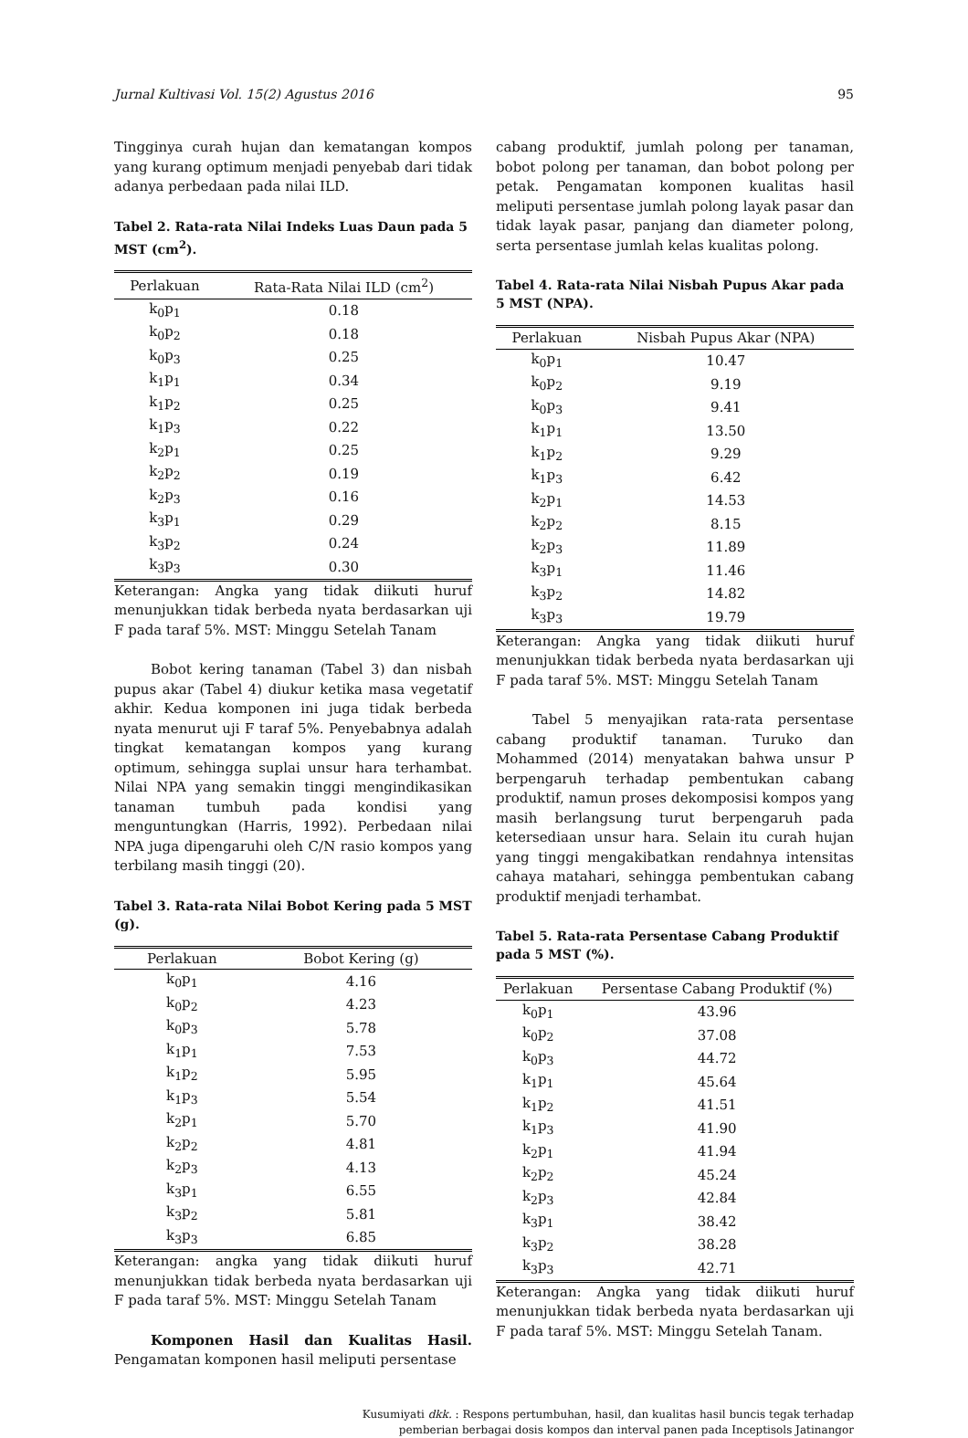Jurnal Kultivasi Vol. 15(2) Agustus 2016 95
Tingginya curah hujan dan kematangan kompos yang kurang optimum menjadi penyebab dari tidak adanya perbedaan pada nilai ILD.
Tabel 2. Rata-rata Nilai Indeks Luas Daun pada 5 MST (cm<sup>2</sup>).
| Perlakuan | Rata-Rata Nilai ILD (cm<sup>2</sup>) |
| --- | --- |
| k<sub>0</sub>p<sub>1</sub> | 0.18 |
| k<sub>0</sub>p<sub>2</sub> | 0.18 |
| k<sub>0</sub>p<sub>3</sub> | 0.25 |
| k<sub>1</sub>p<sub>1</sub> | 0.34 |
| k<sub>1</sub>p<sub>2</sub> | 0.25 |
| k<sub>1</sub>p<sub>3</sub> | 0.22 |
| k<sub>2</sub>p<sub>1</sub> | 0.25 |
| k<sub>2</sub>p<sub>2</sub> | 0.19 |
| k<sub>2</sub>p<sub>3</sub> | 0.16 |
| k<sub>3</sub>p<sub>1</sub> | 0.29 |
| k<sub>3</sub>p<sub>2</sub> | 0.24 |
| k<sub>3</sub>p<sub>3</sub> | 0.30 |
Keterangan: Angka yang tidak diikuti huruf menunjukkan tidak berbeda nyata berdasarkan uji F pada taraf 5%. MST: Minggu Setelah Tanam
Bobot kering tanaman (Tabel 3) dan nisbah pupus akar (Tabel 4) diukur ketika masa vegetatif akhir. Kedua komponen ini juga tidak berbeda nyata menurut uji F taraf 5%. Penye­babnya adalah tingkat kematangan kompos yang kurang optimum, sehingga suplai unsur hara terhambat. Nilai NPA yang semakin tinggi mengindikasikan tanaman tumbuh pada kondisi yang menguntungkan (Harris, 1992). Perbedaan nilai NPA juga dipengaruhi oleh C/N rasio kompos yang terbilang masih tinggi (20).
Tabel 3. Rata-rata Nilai Bobot Kering pada 5 MST (g).
| Perlakuan | Bobot Kering (g) |
| --- | --- |
| k<sub>0</sub>p<sub>1</sub> | 4.16 |
| k<sub>0</sub>p<sub>2</sub> | 4.23 |
| k<sub>0</sub>p<sub>3</sub> | 5.78 |
| k<sub>1</sub>p<sub>1</sub> | 7.53 |
| k<sub>1</sub>p<sub>2</sub> | 5.95 |
| k<sub>1</sub>p<sub>3</sub> | 5.54 |
| k<sub>2</sub>p<sub>1</sub> | 5.70 |
| k<sub>2</sub>p<sub>2</sub> | 4.81 |
| k<sub>2</sub>p<sub>3</sub> | 4.13 |
| k<sub>3</sub>p<sub>1</sub> | 6.55 |
| k<sub>3</sub>p<sub>2</sub> | 5.81 |
| k<sub>3</sub>p<sub>3</sub> | 6.85 |
Keterangan: angka yang tidak diikuti huruf menunjukkan tidak berbeda nyata berdasarkan uji F pada taraf 5%. MST: Minggu Setelah Tanam
Komponen Hasil dan Kualitas Hasil. Pengamatan komponen hasil meliputi persentase
cabang produktif, jumlah polong per tanaman, bobot polong per tanaman, dan bobot polong per petak. Pengamatan komponen kualitas hasil meliputi persentase jumlah polong layak pasar dan tidak layak pasar, panjang dan diameter polong, serta persentase jumlah kelas kualitas polong.
Tabel 4. Rata-rata Nilai Nisbah Pupus Akar pada 5 MST (NPA).
| Perlakuan | Nisbah Pupus Akar (NPA) |
| --- | --- |
| k<sub>0</sub>p<sub>1</sub> | 10.47 |
| k<sub>0</sub>p<sub>2</sub> | 9.19 |
| k<sub>0</sub>p<sub>3</sub> | 9.41 |
| k<sub>1</sub>p<sub>1</sub> | 13.50 |
| k<sub>1</sub>p<sub>2</sub> | 9.29 |
| k<sub>1</sub>p<sub>3</sub> | 6.42 |
| k<sub>2</sub>p<sub>1</sub> | 14.53 |
| k<sub>2</sub>p<sub>2</sub> | 8.15 |
| k<sub>2</sub>p<sub>3</sub> | 11.89 |
| k<sub>3</sub>p<sub>1</sub> | 11.46 |
| k<sub>3</sub>p<sub>2</sub> | 14.82 |
| k<sub>3</sub>p<sub>3</sub> | 19.79 |
Keterangan: Angka yang tidak diikuti huruf menunjukkan tidak berbeda nyata berdasarkan uji F pada taraf 5%. MST: Minggu Setelah Tanam
Tabel 5 menyajikan rata-rata persentase cabang produktif tanaman. Turuko dan Mohammed (2014) menyatakan bahwa unsur P berpengaruh terhadap pembentukan cabang produktif, namun proses dekomposisi kompos yang masih berlangsung turut berpengaruh pada ketersediaan unsur hara. Selain itu curah hujan yang tinggi mengakibatkan rendahnya intensitas cahaya matahari, sehingga pembentukan cabang produktif menjadi terhambat.
Tabel 5. Rata-rata Persentase Cabang Produktif pada 5 MST (%).
| Perlakuan | Persentase Cabang Produktif (%) |
| --- | --- |
| k<sub>0</sub>p<sub>1</sub> | 43.96 |
| k<sub>0</sub>p<sub>2</sub> | 37.08 |
| k<sub>0</sub>p<sub>3</sub> | 44.72 |
| k<sub>1</sub>p<sub>1</sub> | 45.64 |
| k<sub>1</sub>p<sub>2</sub> | 41.51 |
| k<sub>1</sub>p<sub>3</sub> | 41.90 |
| k<sub>2</sub>p<sub>1</sub> | 41.94 |
| k<sub>2</sub>p<sub>2</sub> | 45.24 |
| k<sub>2</sub>p<sub>3</sub> | 42.84 |
| k<sub>3</sub>p<sub>1</sub> | 38.42 |
| k<sub>3</sub>p<sub>2</sub> | 38.28 |
| k<sub>3</sub>p<sub>3</sub> | 42.71 |
Keterangan: Angka yang tidak diikuti huruf menunjukkan tidak berbeda nyata berdasarkan uji F pada taraf 5%. MST: Minggu Setelah Tanam.
Kusumiyati dkk. : Respons pertumbuhan, hasil, dan kualitas hasil buncis tegak terhadap
pemberian berbagai dosis kompos dan interval panen pada Inceptisols Jatinangor